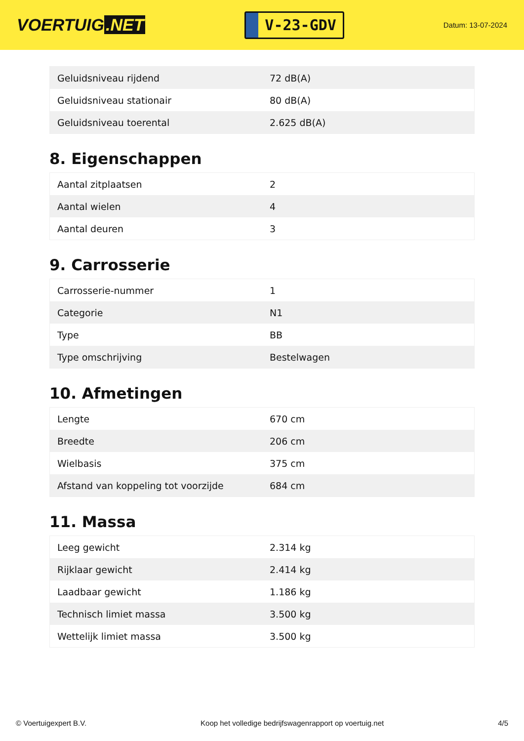VOERTUIG.NET
V-23-GDV
Datum: 13-07-2024
| Geluidsniveau rijdend | 72 dB(A) |
| Geluidsniveau stationair | 80 dB(A) |
| Geluidsniveau toerental | 2.625 dB(A) |
8. Eigenschappen
| Aantal zitplaatsen | 2 |
| Aantal wielen | 4 |
| Aantal deuren | 3 |
9. Carrosserie
| Carrosserie-nummer | 1 |
| Categorie | N1 |
| Type | BB |
| Type omschrijving | Bestelwagen |
10. Afmetingen
| Lengte | 670 cm |
| Breedte | 206 cm |
| Wielbasis | 375 cm |
| Afstand van koppeling tot voorzijde | 684 cm |
11. Massa
| Leeg gewicht | 2.314 kg |
| Rijklaar gewicht | 2.414 kg |
| Laadbaar gewicht | 1.186 kg |
| Technisch limiet massa | 3.500 kg |
| Wettelijk limiet massa | 3.500 kg |
© Voertuigexpert B.V. Koop het volledige bedrijfswagenrapport op voertuig.net 4/5